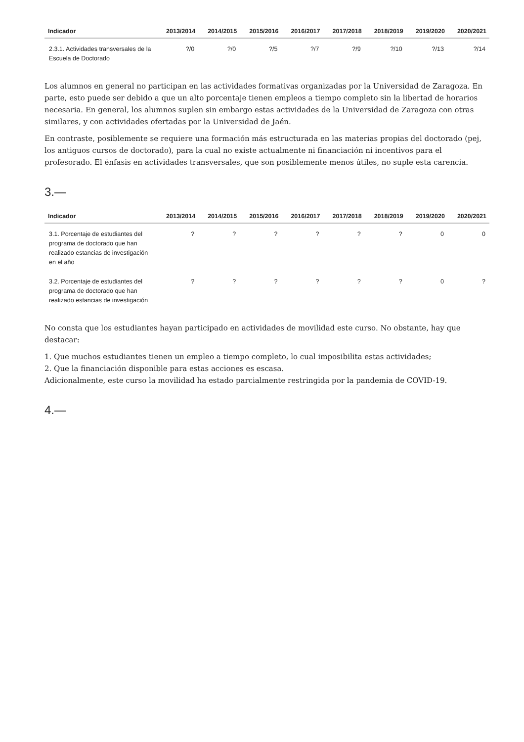| Indicador | 2013/2014 | 2014/2015 | 2015/2016 | 2016/2017 | 2017/2018 | 2018/2019 | 2019/2020 | 2020/2021 |
| --- | --- | --- | --- | --- | --- | --- | --- | --- |
| 2.3.1. Actividades transversales de la Escuela de Doctorado | ?/0 | ?/0 | ?/5 | ?/7 | ?/9 | ?/10 | ?/13 | ?/14 |
Los alumnos en general no participan en las actividades formativas organizadas por la Universidad de Zaragoza. En parte, esto puede ser debido a que un alto porcentaje tienen empleos a tiempo completo sin la libertad de horarios necesaria. En general, los alumnos suplen sin embargo estas actividades de la Universidad de Zaragoza con otras similares, y con actividades ofertadas por la Universidad de Jaén.
En contraste, posiblemente se requiere una formación más estructurada en las materias propias del doctorado (pej, los antiguos cursos de doctorado), para la cual no existe actualmente ni financiación ni incentivos para el profesorado. El énfasis en actividades transversales, que son posiblemente menos útiles, no suple esta carencia.
3.—
| Indicador | 2013/2014 | 2014/2015 | 2015/2016 | 2016/2017 | 2017/2018 | 2018/2019 | 2019/2020 | 2020/2021 |
| --- | --- | --- | --- | --- | --- | --- | --- | --- |
| 3.1. Porcentaje de estudiantes del programa de doctorado que han realizado estancias de investigación en el año | ? | ? | ? | ? | ? | ? | 0 | 0 |
| 3.2. Porcentaje de estudiantes del programa de doctorado que han realizado estancias de investigación | ? | ? | ? | ? | ? | ? | 0 | ? |
No consta que los estudiantes hayan participado en actividades de movilidad este curso. No obstante, hay que destacar:
1. Que muchos estudiantes tienen un empleo a tiempo completo, lo cual imposibilita estas actividades;
2. Que la financiación disponible para estas acciones es escasa.
Adicionalmente, este curso la movilidad ha estado parcialmente restringida por la pandemia de COVID-19.
4.—